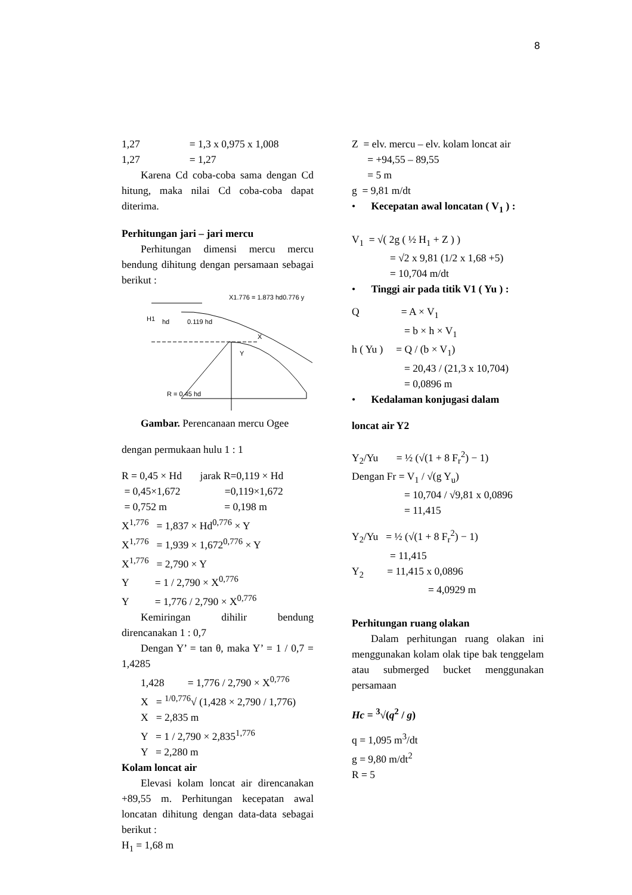8
1,27 = 1,3 x 0,975 x 1,008
1,27 = 1,27
Karena Cd coba-coba sama dengan Cd hitung, maka nilai Cd coba-coba dapat diterima.
Perhitungan jari – jari mercu
Perhitungan dimensi mercu mercu bendung dihitung dengan persamaan sebagai berikut :
X1.776 = 1.873 hd0.776 y
H1
hd
0.119 hd
R = 0.45 hd
Y
X
Gambar. Perencanaan mercu Ogee
dengan permukaan hulu 1 : 1
R = 0,45 × Hd jarak R=0,119 × Hd
= 0,45×1,672 =0,119×1,672
= 0,752 m = 0,198 m
X<sup>1,776</sup> = 1,837 × Hd<sup>0,776</sup> × Y
X<sup>1,776</sup> = 1,939 × 1,672<sup>0,776</sup> × Y
X<sup>1,776</sup> = 2,790 × Y
Y = 1 / 2,790 × X<sup>0,776</sup>
Y = 1,776 / 2,790 × X<sup>0,776</sup>
Kemiringan dihilir bendung direncanakan 1 : 0,7
Dengan Y’ = tan θ, maka Y’ = 1 / 0,7 = 1,4285
1,428 = 1,776 / 2,790 × X<sup>0,776</sup>
X = <sup>1/0,776</sup>√ (1,428 × 2,790 / 1,776)
X = 2,835 m
Y = 1 / 2,790 × 2,835<sup>1,776</sup>
Y = 2,280 m
Kolam loncat air
Elevasi kolam loncat air direncanakan +89,55 m. Perhitungan kecepatan awal loncatan dihitung dengan data-data sebagai berikut :
H<sub>1</sub> = 1,68 m
Z = elv. mercu – elv. kolam loncat air
= +94,55 – 89,55
= 5 m
g = 9,81 m/dt
• Kecepatan awal loncatan ( V<sub>1</sub> ) :
V<sub>1</sub> = √( 2g ( ½ H<sub>1</sub> + Z ) )
= √2 x 9,81 (1/2 x 1,68 +5)
= 10,704 m/dt
• Tinggi air pada titik V1 ( Yu ) :
Q = A × V<sub>1</sub>
= b × h × V<sub>1</sub>
h ( Yu ) = Q / (b × V<sub>1</sub>)
= 20,43 / (21,3 x 10,704)
= 0,0896 m
• Kedalaman konjugasi dalam
loncat air Y2
Y<sub>2</sub>/Yu = ½ (√(1 + 8 F<sub>r</sub><sup>2</sup>) − 1)
Dengan Fr = V<sub>1</sub> / √(g Y<sub>u</sub>)
= 10,704 / √9,81 x 0,0896
= 11,415
Y<sub>2</sub>/Yu = ½ (√(1 + 8 F<sub>r</sub><sup>2</sup>) − 1)
= 11,415
Y<sub>2</sub> = 11,415 x 0,0896
= 4,0929 m
Perhitungan ruang olakan
Dalam perhitungan ruang olakan ini menggunakan kolam olak tipe bak tenggelam atau submerged bucket menggunakan persamaan
Hc = <sup>3</sup>√(q<sup>2</sup> / g)
q = 1,095 m<sup>3</sup>/dt
g = 9,80 m/dt<sup>2</sup>
R = 5